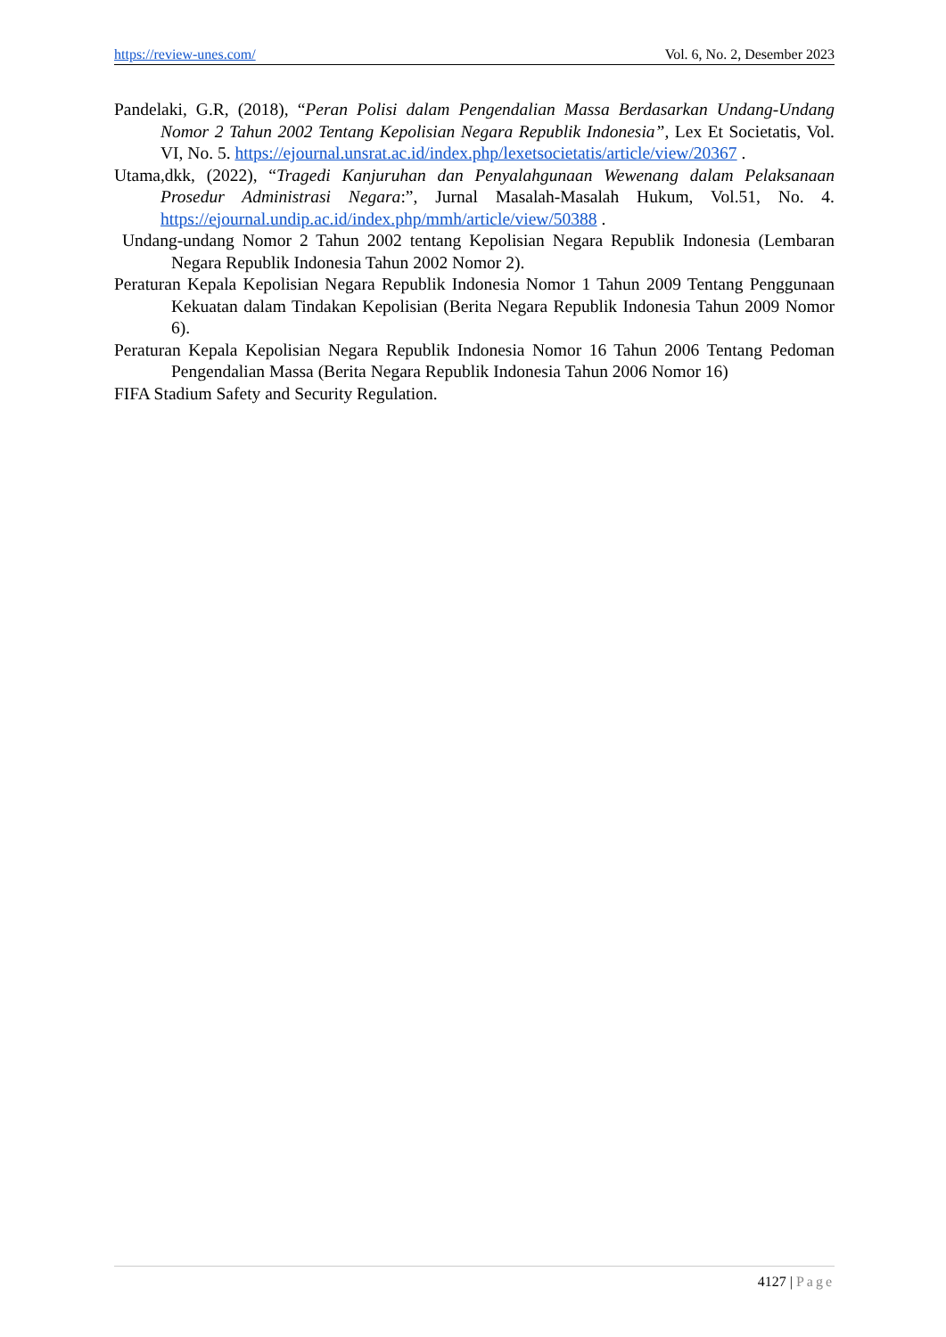https://review-unes.com/ Vol. 6, No. 2, Desember 2023
Pandelaki, G.R, (2018), “Peran Polisi dalam Pengendalian Massa Berdasarkan Undang-Undang Nomor 2 Tahun 2002 Tentang Kepolisian Negara Republik Indonesia”, Lex Et Societatis, Vol. VI, No. 5. https://ejournal.unsrat.ac.id/index.php/lexetsocietatis/article/view/20367 .
Utama,dkk, (2022), “Tragedi Kanjuruhan dan Penyalahgunaan Wewenang dalam Pelaksanaan Prosedur Administrasi Negara:”, Jurnal Masalah-Masalah Hukum, Vol.51, No. 4. https://ejournal.undip.ac.id/index.php/mmh/article/view/50388 .
Undang-undang Nomor 2 Tahun 2002 tentang Kepolisian Negara Republik Indonesia (Lembaran Negara Republik Indonesia Tahun 2002 Nomor 2).
Peraturan Kepala Kepolisian Negara Republik Indonesia Nomor 1 Tahun 2009 Tentang Penggunaan Kekuatan dalam Tindakan Kepolisian (Berita Negara Republik Indonesia Tahun 2009 Nomor 6).
Peraturan Kepala Kepolisian Negara Republik Indonesia Nomor 16 Tahun 2006 Tentang Pedoman Pengendalian Massa (Berita Negara Republik Indonesia Tahun 2006 Nomor 16)
FIFA Stadium Safety and Security Regulation.
4127 | Page